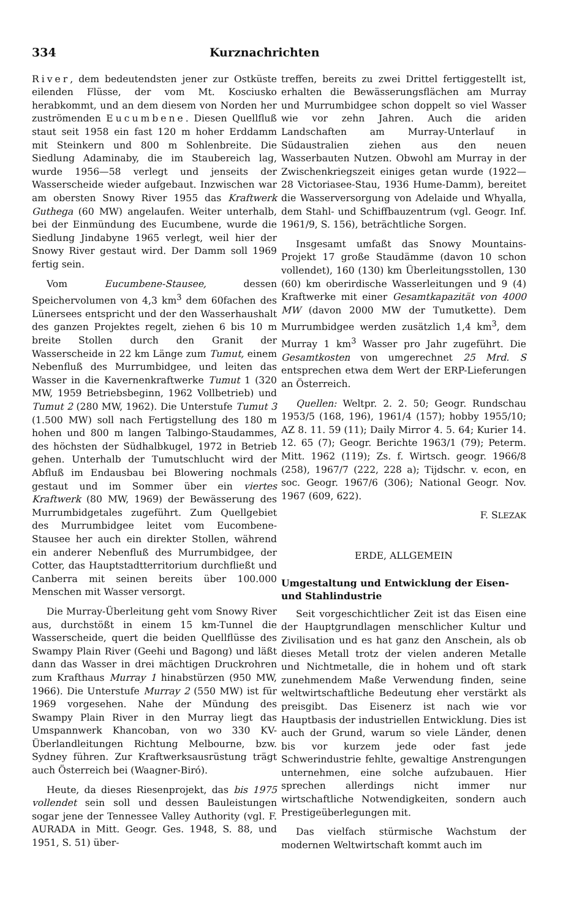334 Kurznachrichten
River, dem bedeutendsten jener zur Ostküste eilenden Flüsse, der vom Mt. Kosciusko herabkommt, und an dem diesem von Norden her zuströmenden Eucumbene. Diesen Quellfluß staut seit 1958 ein fast 120 m hoher Erddamm mit Steinkern und 800 m Sohlenbreite. Die Siedlung Adaminaby, die im Staubereich lag, wurde 1956—58 verlegt und jenseits der Wasserscheide wieder aufgebaut. Inzwischen war am obersten Snowy River 1955 das Kraftwerk Guthega (60 MW) angelaufen. Weiter unterhalb, bei der Einmündung des Eucumbene, wurde die Siedlung Jindabyne 1965 verlegt, weil hier der Snowy River gestaut wird. Der Damm soll 1969 fertig sein.
Vom Eucumbene-Stausee, dessen Speichervolumen von 4,3 km<sup>3</sup> dem 60fachen des Lünersees entspricht und der den Wasserhaushalt des ganzen Projektes regelt, ziehen 6 bis 10 m breite Stollen durch den Granit der Wasserscheide in 22 km Länge zum Tumut, einem Nebenfluß des Murrumbidgee, und leiten das Wasser in die Kavernenkraftwerke Tumut 1 (320 MW, 1959 Betriebsbeginn, 1962 Vollbetrieb) und Tumut 2 (280 MW, 1962). Die Unterstufe Tumut 3 (1.500 MW) soll nach Fertigstellung des 180 m hohen und 800 m langen Talbingo-Staudammes, des höchsten der Südhalbkugel, 1972 in Betrieb gehen. Unterhalb der Tumutschlucht wird der Abfluß im Endausbau bei Blowering nochmals gestaut und im Sommer über ein viertes Kraftwerk (80 MW, 1969) der Bewässerung des Murrumbidgetales zugeführt. Zum Quellgebiet des Murrumbidgee leitet vom Eucombene-Stausee her auch ein direkter Stollen, während ein anderer Nebenfluß des Murrumbidgee, der Cotter, das Hauptstadtterritorium durchfließt und Canberra mit seinen bereits über 100.000 Menschen mit Wasser versorgt.
Die Murray-Überleitung geht vom Snowy River aus, durchstößt in einem 15 km-Tunnel die Wasserscheide, quert die beiden Quellflüsse des Swampy Plain River (Geehi und Bagong) und läßt dann das Wasser in drei mächtigen Druckrohren zum Krafthaus Murray 1 hinabstürzen (950 MW, 1966). Die Unterstufe Murray 2 (550 MW) ist für 1969 vorgesehen. Nahe der Mündung des Swampy Plain River in den Murray liegt das Umspannwerk Khancoban, von wo 330 KV-Überlandleitungen Richtung Melbourne, bzw. Sydney führen. Zur Kraftwerksausrüstung trägt auch Österreich bei (Waagner-Biró).
Heute, da dieses Riesenprojekt, das bis 1975 vollendet sein soll und dessen Bauleistungen sogar jene der Tennessee Valley Authority (vgl. F. AURADA in Mitt. Geogr. Ges. 1948, S. 88, und 1951, S. 51) über-
treffen, bereits zu zwei Drittel fertiggestellt ist, erhalten die Bewässerungsflächen am Murray und Murrumbidgee schon doppelt so viel Wasser wie vor zehn Jahren. Auch die ariden Landschaften am Murray-Unterlauf in Südaustralien ziehen aus den neuen Wasserbauten Nutzen. Obwohl am Murray in der Zwischenkriegszeit einiges getan wurde (1922—28 Victoriasee-Stau, 1936 Hume-Damm), bereitet die Wasserversorgung von Adelaide und Whyalla, dem Stahl- und Schiffbauzentrum (vgl. Geogr. Inf. 1961/9, S. 156), beträchtliche Sorgen.
Insgesamt umfaßt das Snowy Mountains-Projekt 17 große Staudämme (davon 10 schon vollendet), 160 (130) km Überleitungsstollen, 130 (60) km oberirdische Wasserleitungen und 9 (4) Kraftwerke mit einer Gesamtkapazität von 4000 MW (davon 2000 MW der Tumutkette). Dem Murrumbidgee werden zusätzlich 1,4 km<sup>3</sup>, dem Murray 1 km<sup>3</sup> Wasser pro Jahr zugeführt. Die Gesamtkosten von umgerechnet 25 Mrd. S entsprechen etwa dem Wert der ERP-Lieferungen an Österreich.
Quellen: Weltpr. 2. 2. 50; Geogr. Rundschau 1953/5 (168, 196), 1961/4 (157); hobby 1955/10; AZ 8. 11. 59 (11); Daily Mirror 4. 5. 64; Kurier 14. 12. 65 (7); Geogr. Berichte 1963/1 (79); Peterm. Mitt. 1962 (119); Zs. f. Wirtsch. geogr. 1966/8 (258), 1967/7 (222, 228 a); Tijdschr. v. econ, en soc. Geogr. 1967/6 (306); National Geogr. Nov. 1967 (609, 622).
F. SLEZAK
ERDE, ALLGEMEIN
Umgestaltung und Entwicklung der Eisen- und Stahlindustrie
Seit vorgeschichtlicher Zeit ist das Eisen eine der Hauptgrundlagen menschlicher Kultur und Zivilisation und es hat ganz den Anschein, als ob dieses Metall trotz der vielen anderen Metalle und Nichtmetalle, die in hohem und oft stark zunehmendem Maße Verwendung finden, seine weltwirtschaftliche Bedeutung eher verstärkt als preisgibt. Das Eisenerz ist nach wie vor Hauptbasis der industriellen Entwicklung. Dies ist auch der Grund, warum so viele Länder, denen bis vor kurzem jede oder fast jede Schwerindustrie fehlte, gewaltige Anstrengungen unternehmen, eine solche aufzubauen. Hier sprechen allerdings nicht immer nur wirtschaftliche Notwendigkeiten, sondern auch Prestigeüberlegungen mit.
Das vielfach stürmische Wachstum der modernen Weltwirtschaft kommt auch im